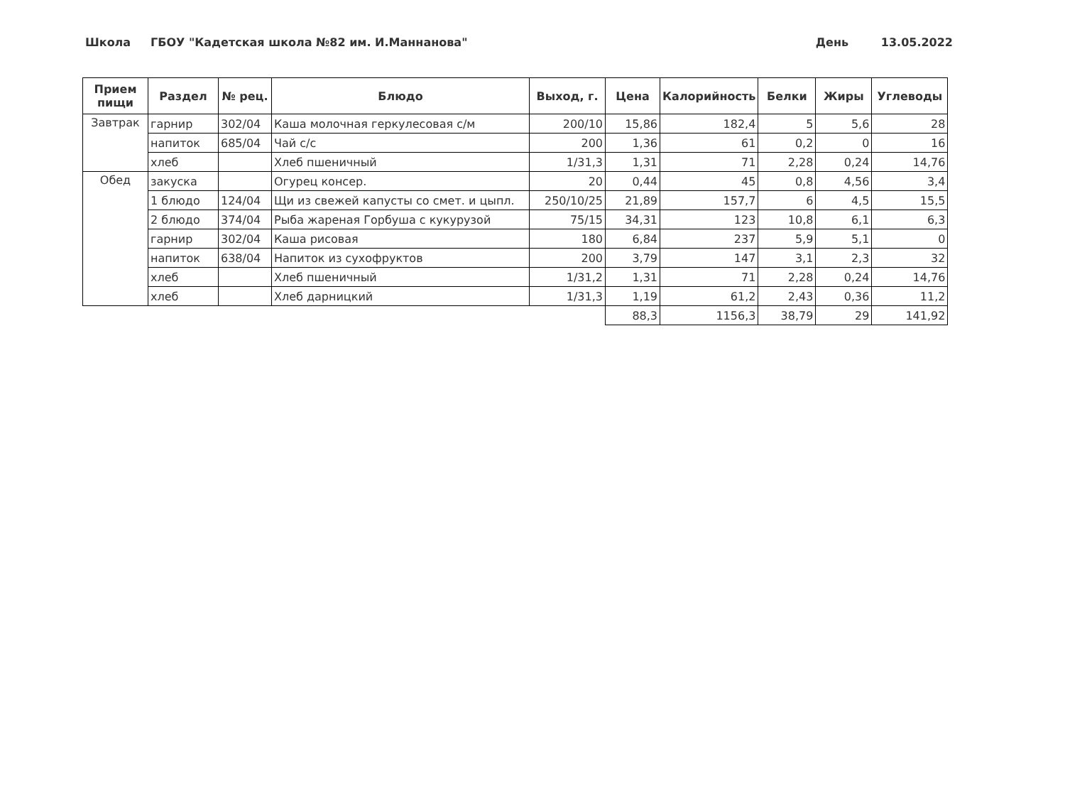Школа ГБОУ "Кадетская школа №82 им. И.Маннанова" День 13.05.2022
| Прием пищи | Раздел | № рец. | Блюдо | Выход, г. | Цена | Калорийность | Белки | Жиры | Углеводы |
| --- | --- | --- | --- | --- | --- | --- | --- | --- | --- |
| Завтрак | гарнир | 302/04 | Каша молочная геркулесовая с/м | 200/10 | 15,86 | 182,4 | 5 | 5,6 | 28 |
| | напиток | 685/04 | Чай с/с | 200 | 1,36 | 61 | 0,2 | 0 | 16 |
| | хлеб | | Хлеб пшеничный | 1/31,3 | 1,31 | 71 | 2,28 | 0,24 | 14,76 |
| Обед | закуска | | Огурец консер. | 20 | 0,44 | 45 | 0,8 | 4,56 | 3,4 |
| | 1 блюдо | 124/04 | Щи из свежей капусты со смет. и цыпл. | 250/10/25 | 21,89 | 157,7 | 6 | 4,5 | 15,5 |
| | 2 блюдо | 374/04 | Рыба жареная Горбуша с кукурузой | 75/15 | 34,31 | 123 | 10,8 | 6,1 | 6,3 |
| | гарнир | 302/04 | Каша рисовая | 180 | 6,84 | 237 | 5,9 | 5,1 | 0 |
| | напиток | 638/04 | Напиток из сухофруктов | 200 | 3,79 | 147 | 3,1 | 2,3 | 32 |
| | хлеб | | Хлеб пшеничный | 1/31,2 | 1,31 | 71 | 2,28 | 0,24 | 14,76 |
| | хлеб | | Хлеб дарницкий | 1/31,3 | 1,19 | 61,2 | 2,43 | 0,36 | 11,2 |
| | | | | | 88,3 | 1156,3 | 38,79 | 29 | 141,92 |